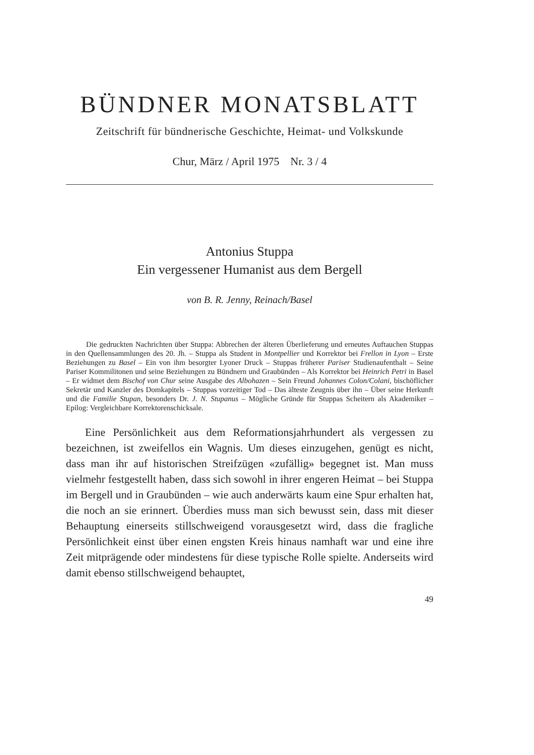BÜNDNER MONATSBLATT
Zeitschrift für bündnerische Geschichte, Heimat- und Volkskunde
Chur, März / April 1975 Nr. 3 / 4
Antonius Stuppa
Ein vergessener Humanist aus dem Bergell
von B. R. Jenny, Reinach/Basel
Die gedruckten Nachrichten über Stuppa: Abbrechen der älteren Überlieferung und erneutes Auftauchen Stuppas in den Quellensammlungen des 20. Jh. – Stuppa als Student in Montpellier und Korrektor bei Frellon in Lyon – Erste Beziehungen zu Basel – Ein von ihm besorgter Lyoner Druck – Stuppas früherer Pariser Studienaufenthalt – Seine Pariser Kommilitonen und seine Beziehungen zu Bündnern und Graubünden – Als Korrektor bei Heinrich Petri in Basel – Er widmet dem Bischof von Chur seine Ausgabe des Albohazen – Sein Freund Johannes Colon/Colani, bischöflicher Sekretär und Kanzler des Domkapitels – Stuppas vorzeitiger Tod – Das älteste Zeugnis über ihn – Über seine Herkunft und die Familie Stupan, besonders Dr. J. N. Stupanus – Mögliche Gründe für Stuppas Scheitern als Akademiker – Epilog: Vergleichbare Korrektorenschicksale.
Eine Persönlichkeit aus dem Reformationsjahrhundert als vergessen zu bezeichnen, ist zweifellos ein Wagnis. Um dieses einzugehen, genügt es nicht, dass man ihr auf historischen Streifzügen «zufällig» begegnet ist. Man muss vielmehr festgestellt haben, dass sich sowohl in ihrer engeren Heimat – bei Stuppa im Bergell und in Graubünden – wie auch anderwärts kaum eine Spur erhalten hat, die noch an sie erinnert. Überdies muss man sich bewusst sein, dass mit dieser Behauptung einerseits stillschweigend vorausgesetzt wird, dass die fragliche Persönlichkeit einst über einen engsten Kreis hinaus namhaft war und eine ihre Zeit mitprägende oder mindestens für diese typische Rolle spielte. Anderseits wird damit ebenso stillschweigend behauptet,
49